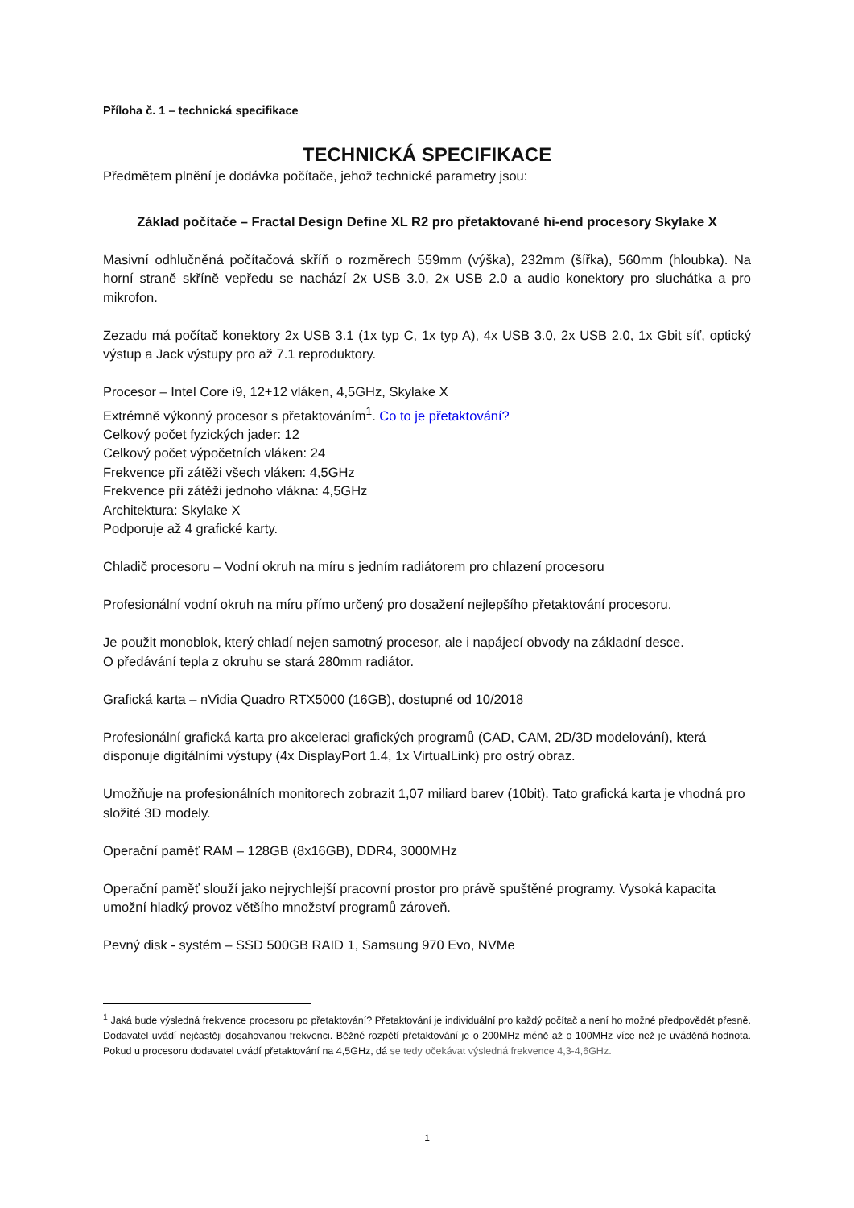Příloha č. 1 – technická specifikace
TECHNICKÁ SPECIFIKACE
Předmětem plnění je dodávka počítače, jehož technické parametry jsou:
Základ počítače – Fractal Design Define XL R2 pro přetaktované hi-end procesory Skylake X
Masivní odhlučněná počítačová skříň o rozměrech 559mm (výška), 232mm (šířka), 560mm (hloubka). Na horní straně skříně vepředu se nachází 2x USB 3.0, 2x USB 2.0 a audio konektory pro sluchátka a pro mikrofon.
Zezadu má počítač konektory 2x USB 3.1 (1x typ C, 1x typ A), 4x USB 3.0, 2x USB 2.0, 1x Gbit síť, optický výstup a Jack výstupy pro až 7.1 reproduktory.
Procesor – Intel Core i9, 12+12 vláken, 4,5GHz, Skylake X
Extrémně výkonný procesor s přetaktováním<sup>1</sup>. Co to je přetaktování?
Celkový počet fyzických jader: 12
Celkový počet výpočetních vláken: 24
Frekvence při zátěži všech vláken: 4,5GHz
Frekvence při zátěži jednoho vlákna: 4,5GHz
Architektura: Skylake X
Podporuje až 4 grafické karty.
Chladič procesoru – Vodní okruh na míru s jedním radiátorem pro chlazení procesoru
Profesionální vodní okruh na míru přímo určený pro dosažení nejlepšího přetaktování procesoru.
Je použit monoblok, který chladí nejen samotný procesor, ale i napájecí obvody na základní desce.
O předávání tepla z okruhu se stará 280mm radiátor.
Grafická karta – nVidia Quadro RTX5000 (16GB), dostupné od 10/2018
Profesionální grafická karta pro akceleraci grafických programů (CAD, CAM, 2D/3D modelování), která disponuje digitálními výstupy (4x DisplayPort 1.4, 1x VirtualLink) pro ostrý obraz.
Umožňuje na profesionálních monitorech zobrazit 1,07 miliard barev (10bit). Tato grafická karta je vhodná pro složité 3D modely.
Operační paměť RAM – 128GB (8x16GB), DDR4, 3000MHz
Operační paměť slouží jako nejrychlejší pracovní prostor pro právě spuštěné programy. Vysoká kapacita umožní hladký provoz většího množství programů zároveň.
Pevný disk - systém – SSD 500GB RAID 1, Samsung 970 Evo, NVMe
<sup>1</sup> Jaká bude výsledná frekvence procesoru po přetaktování? Přetaktování je individuální pro každý počítač a není ho možné předpovědět přesně. Dodavatel uvádí nejčastěji dosahovanou frekvenci. Běžné rozpětí přetaktování je o 200MHz méně až o 100MHz více než je uváděná hodnota. Pokud u procesoru dodavatel uvádí přetaktování na 4,5GHz, dá se tedy očekávat výsledná frekvence 4,3-4,6GHz.
1